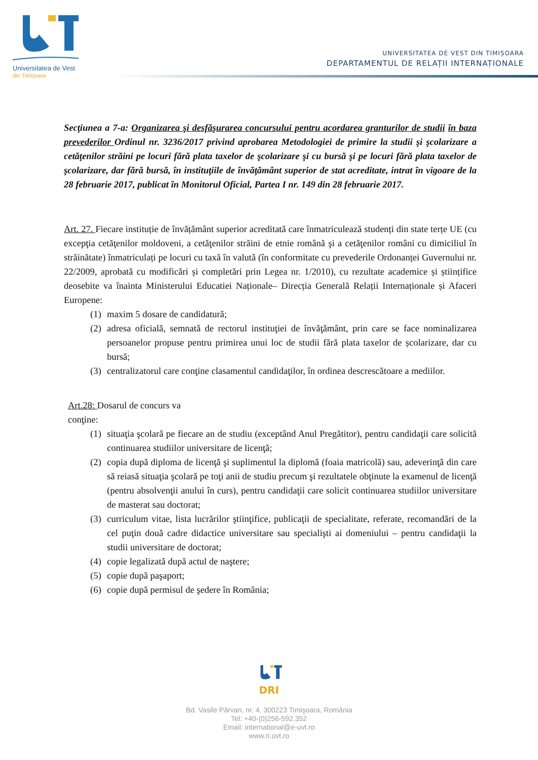Universitatea de Vest
din Timişoara
UNIVERSITATEA DE VEST DIN TIMIȘOARA
DEPARTAMENTUL DE RELAȚII INTERNAȚIONALE
Secţiunea a 7-a: Organizarea şi desfăşurarea concursului pentru acordarea granturilor de studii în baza prevederilor Ordinul nr. 3236/2017 privind aprobarea Metodologiei de primire la studii şi şcolarizare a cetăţenilor străini pe locuri fără plata taxelor de şcolarizare şi cu bursă şi pe locuri fără plata taxelor de şcolarizare, dar fără bursă, în instituţiile de învăţământ superior de stat acreditate, intrat în vigoare de la 28 februarie 2017, publicat în Monitorul Oficial, Partea I nr. 149 din 28 februarie 2017.
Art. 27. Fiecare instituție de învățământ superior acreditată care înmatriculează studenți din state terțe UE (cu excepţia cetăţenilor moldoveni, a cetăţenilor străini de etnie română şi a cetăţenilor români cu dimiciliul în străinătate) înmatriculați pe locuri cu taxă în valută (în conformitate cu prevederile Ordonanței Guvernului nr. 22/2009, aprobată cu modificări și completări prin Legea nr. 1/2010), cu rezultate academice și științifice deosebite va înainta Ministerului Educatiei Naționale– Direcția Generală Relații Internaționale și Afaceri Europene:
(1) maxim 5 dosare de candidatură;
(2) adresa oficială, semnată de rectorul instituţiei de învăţământ, prin care se face nominalizarea persoanelor propuse pentru primirea unui loc de studii fără plata taxelor de școlarizare, dar cu bursă;
(3) centralizatorul care conţine clasamentul candidaţilor, în ordinea descrescătoare a mediilor.
Art.28: Dosarul de concurs va conţine:
(1) situaţia şcolară pe fiecare an de studiu (exceptând Anul Pregătitor), pentru candidaţii care solicită continuarea studiilor universitare de licenţă;
(2) copia după diploma de licenţă şi suplimentul la diplomă (foaia matricolă) sau, adeverinţă din care să reiasă situaţia şcolară pe toţi anii de studiu precum şi rezultatele obţinute la examenul de licenţă (pentru absolvenţii anului în curs), pentru candidaţii care solicit continuarea studiilor universitare de masterat sau doctorat;
(3) curriculum vitae, lista lucrărilor ştiinţifice, publicaţii de specialitate, referate, recomandări de la cel puţin două cadre didactice universitare sau specialişti ai domeniului – pentru candidaţii la studii universitare de doctorat;
(4) copie legalizată după actul de naştere;
(5) copie după paşaport;
(6) copie după permisul de şedere în România;
DRI
Bd. Vasile Pârvan, nr. 4, 300223 Timişoara, România
Tel: +40-(0)256-592.352
Email: international@e-uvt.ro
www.ri.uvt.ro